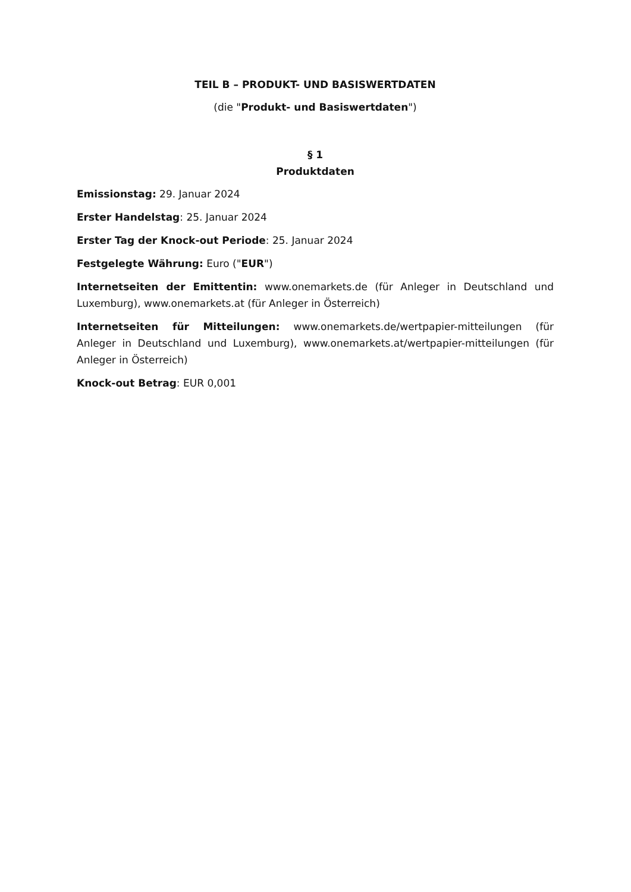TEIL B – PRODUKT- UND BASISWERTDATEN
(die "Produkt- und Basiswertdaten")
§ 1
Produktdaten
Emissionstag: 29. Januar 2024
Erster Handelstag: 25. Januar 2024
Erster Tag der Knock-out Periode: 25. Januar 2024
Festgelegte Währung: Euro ("EUR")
Internetseiten der Emittentin: www.onemarkets.de (für Anleger in Deutschland und Luxemburg), www.onemarkets.at (für Anleger in Österreich)
Internetseiten für Mitteilungen: www.onemarkets.de/wertpapier-mitteilungen (für Anleger in Deutschland und Luxemburg), www.onemarkets.at/wertpapier-mitteilungen (für Anleger in Österreich)
Knock-out Betrag: EUR 0,001